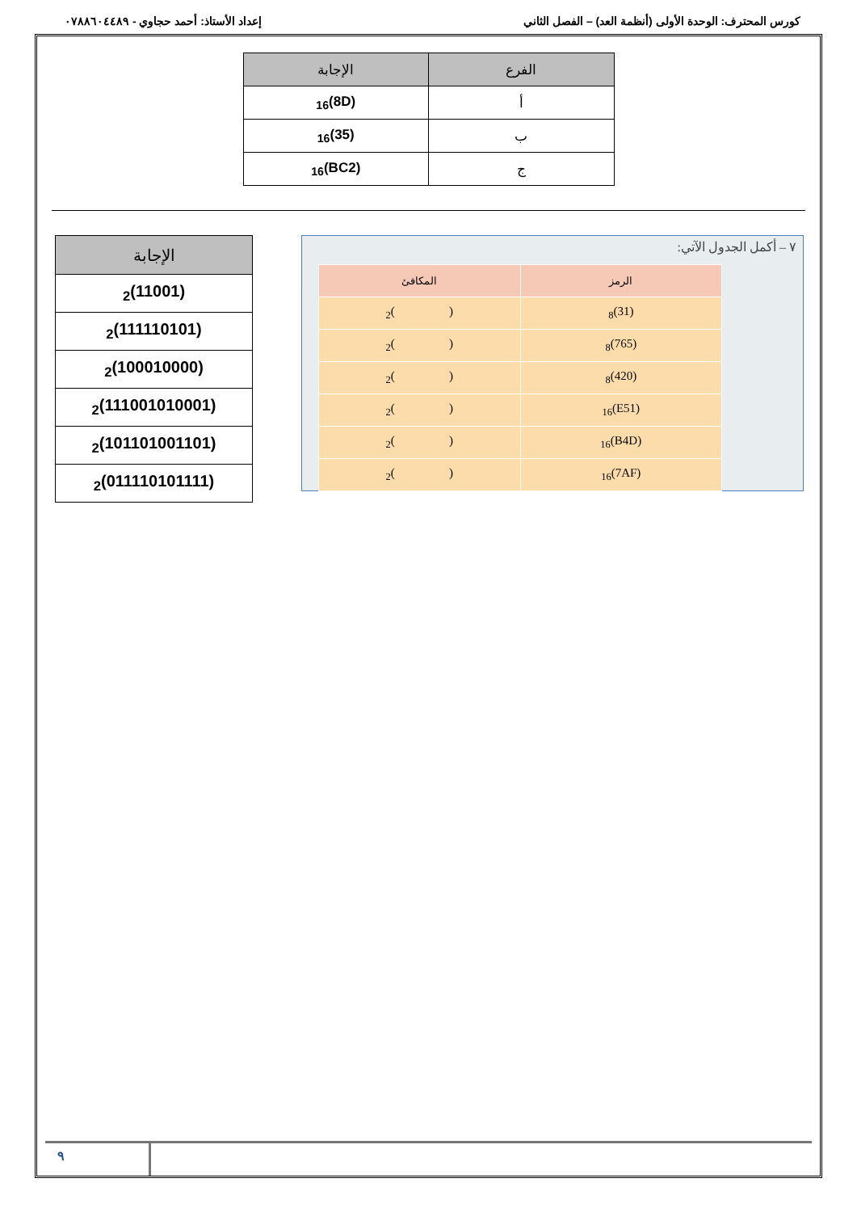كورس المحترف: الوحدة الأولى (أنظمة العد) – الفصل الثاني إعداد الأستاذ: أحمد حجاوي - ٠٧٨٨٦٠٤٤٨٩
| الفرع | الإجابة |
| --- | --- |
| أ | (8D)<sub>16</sub> |
| ب | (35)<sub>16</sub> |
| ج | (BC2)<sub>16</sub> |
٧ – أكمل الجدول الآتي:
| الرمز | المكافئ |
| --- | --- |
| (31)<sub>8</sub> | ( )<sub>2</sub> |
| (765)<sub>8</sub> | ( )<sub>2</sub> |
| (420)<sub>8</sub> | ( )<sub>2</sub> |
| (E51)<sub>16</sub> | ( )<sub>2</sub> |
| (B4D)<sub>16</sub> | ( )<sub>2</sub> |
| (7AF)<sub>16</sub> | ( )<sub>2</sub> |
| الإجابة |
| --- |
| (11001)<sub>2</sub> |
| (111110101)<sub>2</sub> |
| (100010000)<sub>2</sub> |
| (111001010001)<sub>2</sub> |
| (101101001101)<sub>2</sub> |
| (011110101111)<sub>2</sub> |
٩